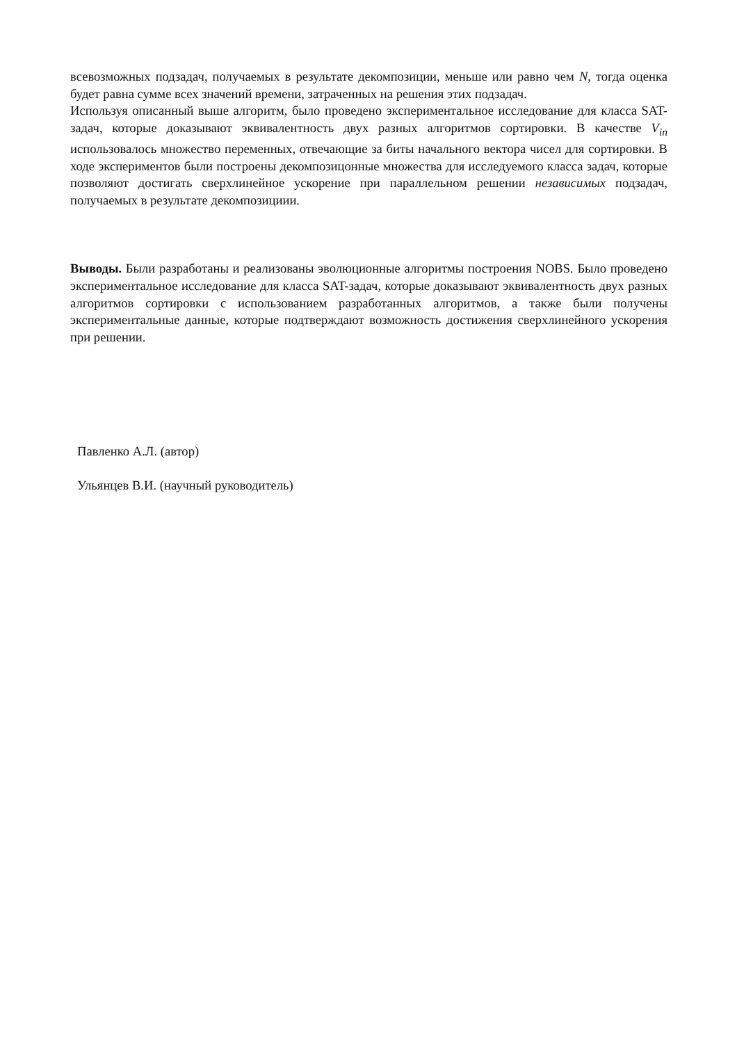всевозможных подзадач, получаемых в результате декомпозиции, меньше или равно чем N, тогда оценка будет равна сумме всех значений времени, затраченных на решения этих подзадач.
Используя описанный выше алгоритм, было проведено экспериментальное исследование для класса SAT-задач, которые доказывают эквивалентность двух разных алгоритмов сортировки. В качестве V<sub>in</sub> использовалось множество переменных, отвечающие за биты начального вектора чисел для сортировки. В ходе экспериментов были построены декомпозицонные множества для исследуемого класса задач, которые позволяют достигать сверхлинейное ускорение при параллельном решении независимых подзадач, получаемых в результате декомпозициии.
Выводы. Были разработаны и реализованы эволюционные алгоритмы построения NOBS. Было проведено экспериментальное исследование для класса SAT-задач, которые доказывают эквивалентность двух разных алгоритмов сортировки с использованием разработанных алгоритмов, а также были получены экспериментальные данные, которые подтверждают возможность достижения сверхлинейного ускорения при решении.
Павленко А.Л. (автор)
Ульянцев В.И. (научный руководитель)